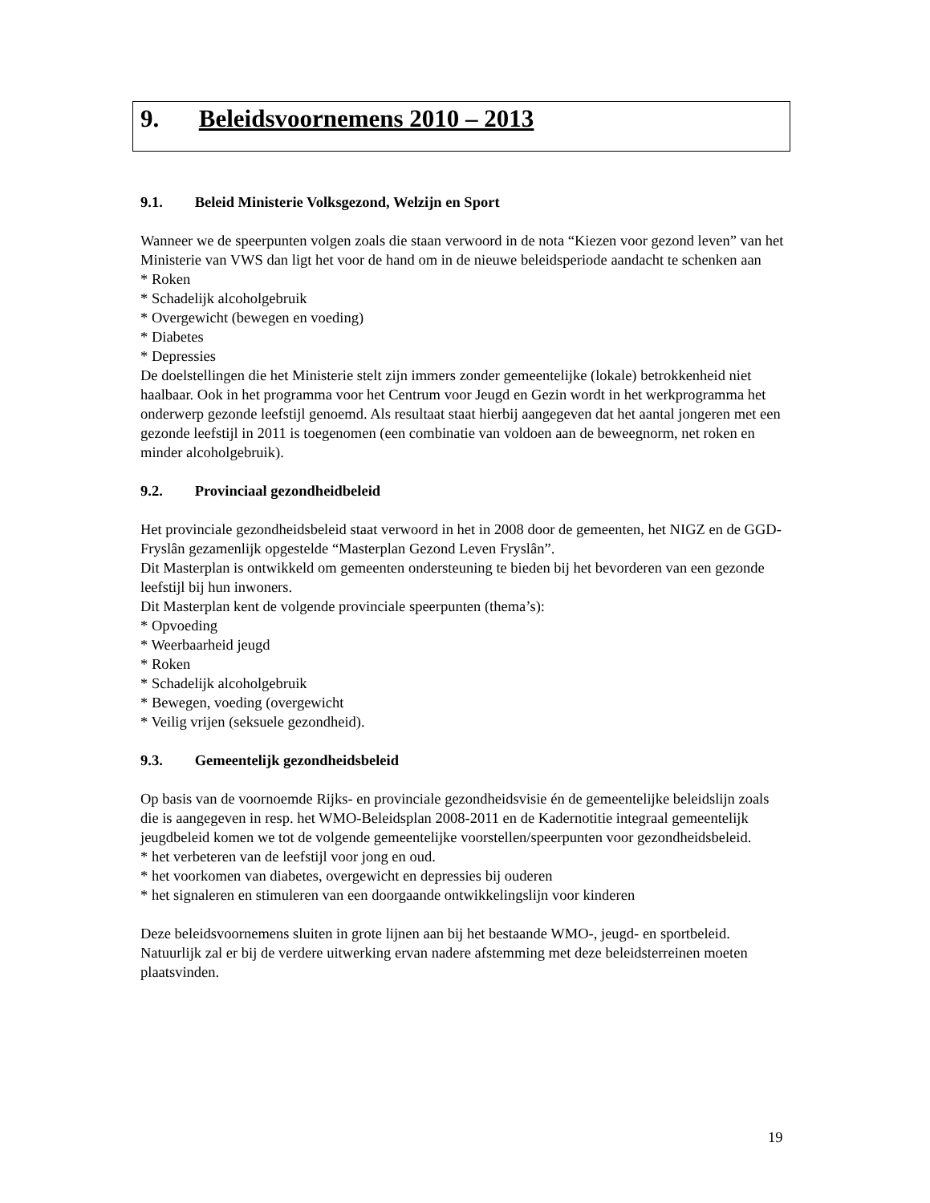9. Beleidsvoornemens 2010 – 2013
9.1. Beleid Ministerie Volksgezond, Welzijn en Sport
Wanneer we de speerpunten volgen zoals die staan verwoord in de nota “Kiezen voor gezond leven” van het Ministerie van VWS dan ligt het voor de hand om in de nieuwe beleidsperiode aandacht te schenken aan
* Roken
* Schadelijk alcoholgebruik
* Overgewicht (bewegen en voeding)
* Diabetes
* Depressies
De doelstellingen die het Ministerie stelt zijn immers zonder gemeentelijke (lokale) betrokkenheid niet haalbaar. Ook in het programma voor het Centrum voor Jeugd en Gezin wordt in het werkprogramma het onderwerp gezonde leefstijl genoemd. Als resultaat staat hierbij aangegeven dat het aantal jongeren met een gezonde leefstijl in 2011 is toegenomen (een combinatie van voldoen aan de beweegnorm, net roken en minder alcoholgebruik).
9.2. Provinciaal gezondheidbeleid
Het provinciale gezondheidsbeleid staat verwoord in het in 2008 door de gemeenten, het NIGZ en de GGD-Fryslân gezamenlijk opgestelde “Masterplan Gezond Leven Fryslân”.
Dit Masterplan is ontwikkeld om gemeenten ondersteuning te bieden bij het bevorderen van een gezonde leefstijl bij hun inwoners.
Dit Masterplan kent de volgende provinciale speerpunten (thema’s):
* Opvoeding
* Weerbaarheid jeugd
* Roken
* Schadelijk alcoholgebruik
* Bewegen, voeding (overgewicht
* Veilig vrijen (seksuele gezondheid).
9.3. Gemeentelijk gezondheidsbeleid
Op basis van de voornoemde Rijks- en provinciale gezondheidsvisie én de gemeentelijke beleidslijn zoals die is aangegeven in resp. het WMO-Beleidsplan 2008-2011 en de Kadernotitie integraal gemeentelijk jeugdbeleid komen we tot de volgende gemeentelijke voorstellen/speerpunten voor gezondheidsbeleid.
* het verbeteren van de leefstijl voor jong en oud.
* het voorkomen van diabetes, overgewicht en depressies bij ouderen
* het signaleren en stimuleren van een doorgaande ontwikkelingslijn voor kinderen
Deze beleidsvoornemens sluiten in grote lijnen aan bij het bestaande WMO-, jeugd- en sportbeleid. Natuurlijk zal er bij de verdere uitwerking ervan nadere afstemming met deze beleidsterreinen moeten plaatsvinden.
19